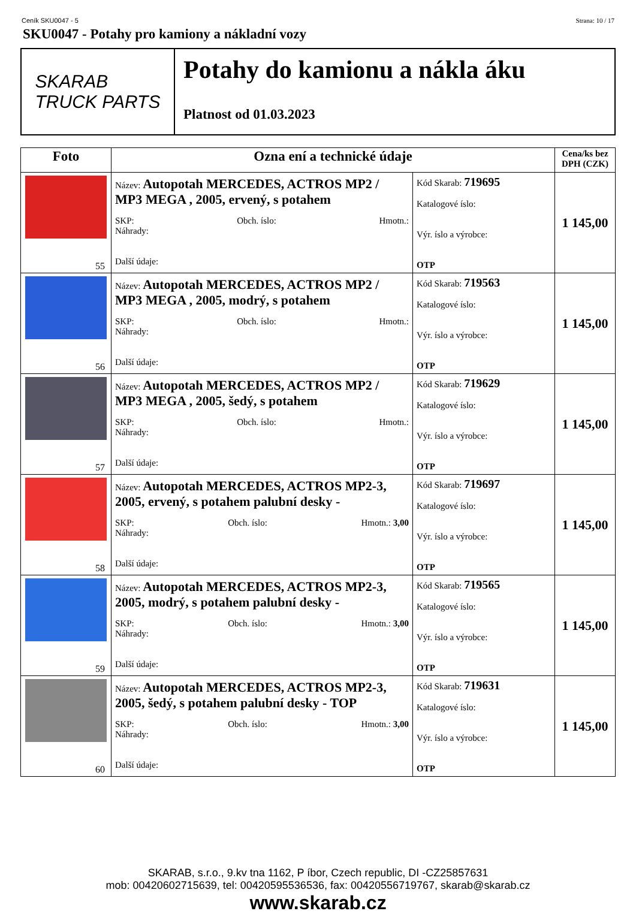Ceník SKU0047 - 5 Strana: 10 / 17
SKU0047 - Potahy pro kamiony a nákladní vozy
SKARAB
TRUCK PARTS
Potahy do kamionu a nákla áku
Platnost od 01.03.2023
| Foto | Ozna ení a technické údaje | | Cena/ks bez DPH (CZK) |
| --- | --- | --- | --- |
| 55 | Název: Autopotah MERCEDES, ACTROS MP2 / MP3 MEGA , 2005, ervený, s potahem SKP: Obch. íslo: Hmotn.: Náhrady: Další údaje: | Kód Skarab: 719695 Katalogové íslo: Výr. íslo a výrobce: OTP | 1 145,00 |
| 56 | Název: Autopotah MERCEDES, ACTROS MP2 / MP3 MEGA , 2005, modrý, s potahem SKP: Obch. íslo: Hmotn.: Náhrady: Další údaje: | Kód Skarab: 719563 Katalogové íslo: Výr. íslo a výrobce: OTP | 1 145,00 |
| 57 | Název: Autopotah MERCEDES, ACTROS MP2 / MP3 MEGA , 2005, šedý, s potahem SKP: Obch. íslo: Hmotn.: Náhrady: Další údaje: | Kód Skarab: 719629 Katalogové íslo: Výr. íslo a výrobce: OTP | 1 145,00 |
| 58 | Název: Autopotah MERCEDES, ACTROS MP2-3, 2005, ervený, s potahem palubní desky - SKP: Obch. íslo: Hmotn.: 3,00 Náhrady: Další údaje: | Kód Skarab: 719697 Katalogové íslo: Výr. íslo a výrobce: OTP | 1 145,00 |
| 59 | Název: Autopotah MERCEDES, ACTROS MP2-3, 2005, modrý, s potahem palubní desky - SKP: Obch. íslo: Hmotn.: 3,00 Náhrady: Další údaje: | Kód Skarab: 719565 Katalogové íslo: Výr. íslo a výrobce: OTP | 1 145,00 |
| 60 | Název: Autopotah MERCEDES, ACTROS MP2-3, 2005, šedý, s potahem palubní desky - TOP SKP: Obch. íslo: Hmotn.: 3,00 Náhrady: Další údaje: | Kód Skarab: 719631 Katalogové íslo: Výr. íslo a výrobce: OTP | 1 145,00 |
SKARAB, s.r.o., 9.kv tna 1162, P íbor, Czech republic, DI -CZ25857631
mob: 00420602715639, tel: 00420595536536, fax: 00420556719767, skarab@skarab.cz
www.skarab.cz